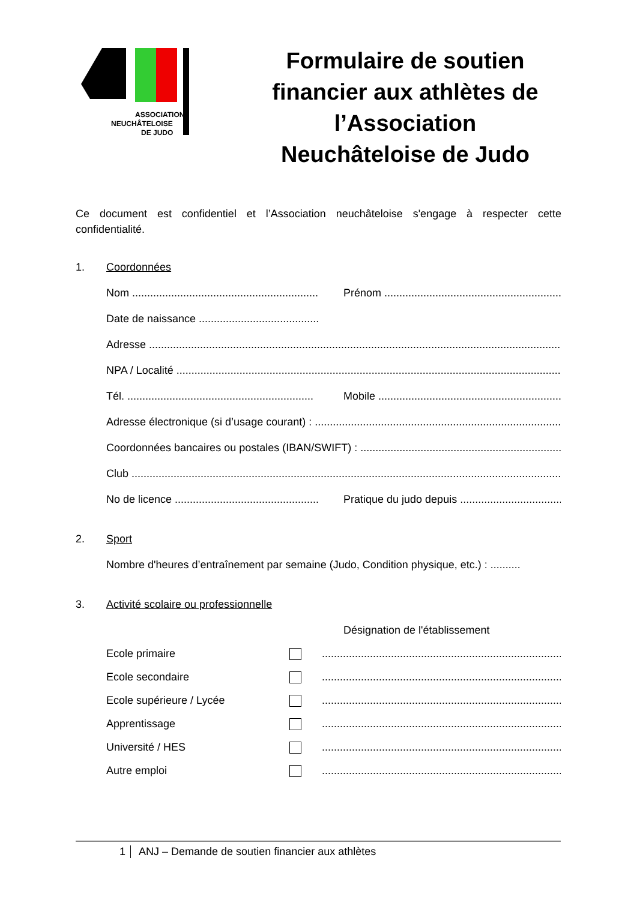ASSOCIATION
NEUCHÂTELOISE
DE JUDO
Formulaire de soutien financier aux athlètes de l’Association Neuchâteloise de Judo
Ce document est confidentiel et l’Association neuchâteloise s'engage à respecter cette confidentialité.
1. Coordonnées
Nom .............................................................. Prénom ..........................................................................
Date de naissance ...........................................
Adresse ....................................................................................................................................................
NPA / Localité ...........................................................................................................................................
Tél. .............................................................. Mobile ..........................................................................
Adresse électronique (si d’usage courant) : ...........................................................................................
Coordonnées bancaires ou postales (IBAN/SWIFT) : ..............................................................................
Club ...........................................................................................................................................................
No de licence ................................................... Pratique du judo depuis ..............................................
2. Sport
Nombre d'heures d’entraînement par semaine (Judo, Condition physique, etc.) : ..........
3. Activité scolaire ou professionnelle
Désignation de l'établissement
Ecole primaire ..........................................................................................
Ecole secondaire ..........................................................................................
Ecole supérieure / Lycée ..........................................................................................
Apprentissage ..........................................................................................
Université / HES ..........................................................................................
Autre emploi ..........................................................................................
1 ANJ – Demande de soutien financier aux athlètes